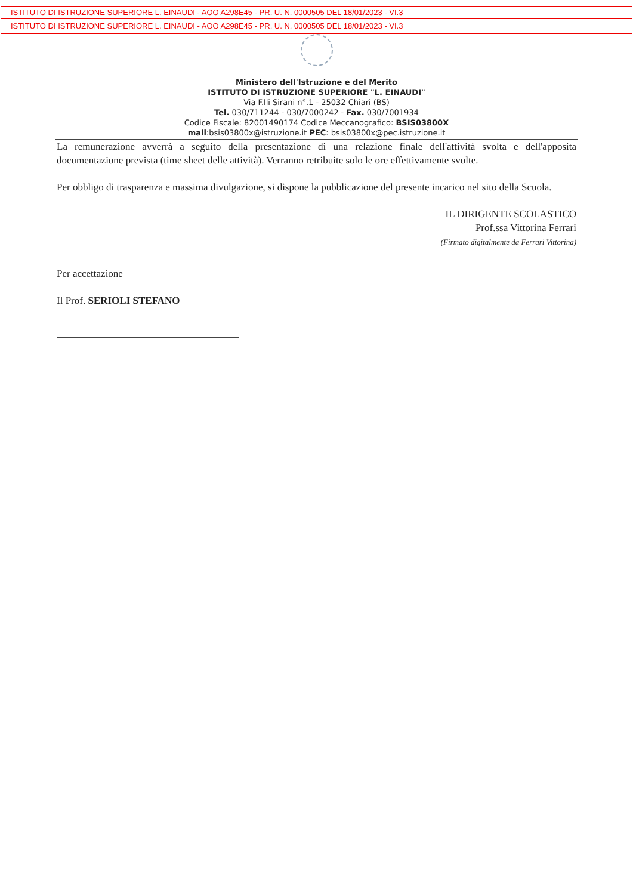ISTITUTO DI ISTRUZIONE SUPERIORE L. EINAUDI - AOO A298E45 - PR. U. N. 0000505 DEL 18/01/2023 - VI.3
ISTITUTO DI ISTRUZIONE SUPERIORE L. EINAUDI - AOO A298E45 - PR. U. N. 0000505 DEL 18/01/2023 - VI.3
Ministero dell'Istruzione e del Merito
ISTITUTO DI ISTRUZIONE SUPERIORE "L. EINAUDI"
Via F.lli Sirani n°.1 - 25032 Chiari (BS)
Tel. 030/711244 - 030/7000242 - Fax. 030/7001934
Codice Fiscale: 82001490174 Codice Meccanografico: BSIS03800X
mail:bsis03800x@istruzione.it PEC: bsis03800x@pec.istruzione.it
La remunerazione avverrà a seguito della presentazione di una relazione finale dell'attività svolta e dell'apposita documentazione prevista (time sheet delle attività). Verranno retribuite solo le ore effettivamente svolte.
Per obbligo di trasparenza e massima divulgazione, si dispone la pubblicazione del presente incarico nel sito della Scuola.
IL DIRIGENTE SCOLASTICO
Prof.ssa Vittorina Ferrari
(Firmato digitalmente da Ferrari Vittorina)
Per accettazione
Il Prof. SERIOLI STEFANO